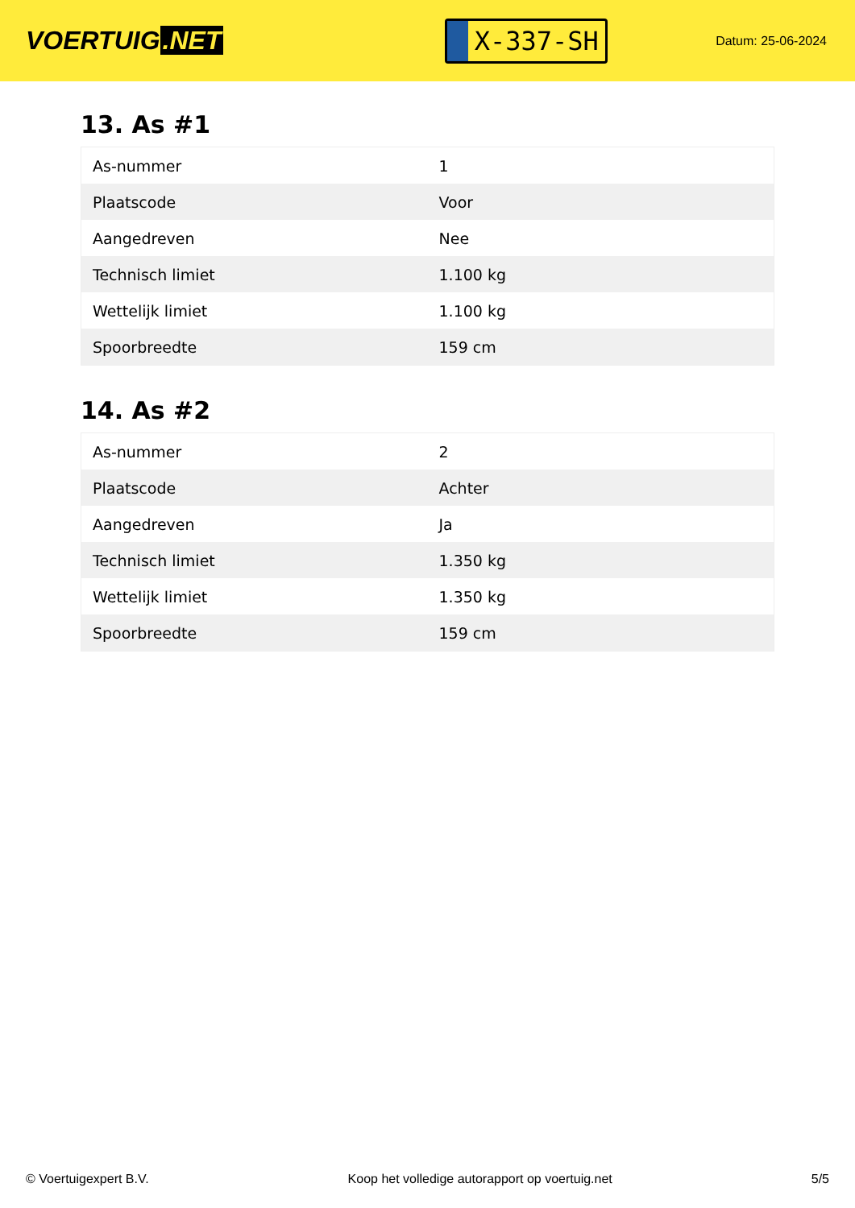VOERTUIG.NET
X-337-SH
Datum: 25-06-2024
13. As #1
| As-nummer | 1 |
| Plaatscode | Voor |
| Aangedreven | Nee |
| Technisch limiet | 1.100 kg |
| Wettelijk limiet | 1.100 kg |
| Spoorbreedte | 159 cm |
14. As #2
| As-nummer | 2 |
| Plaatscode | Achter |
| Aangedreven | Ja |
| Technisch limiet | 1.350 kg |
| Wettelijk limiet | 1.350 kg |
| Spoorbreedte | 159 cm |
© Voertuigexpert B.V. Koop het volledige autorapport op voertuig.net 5/5